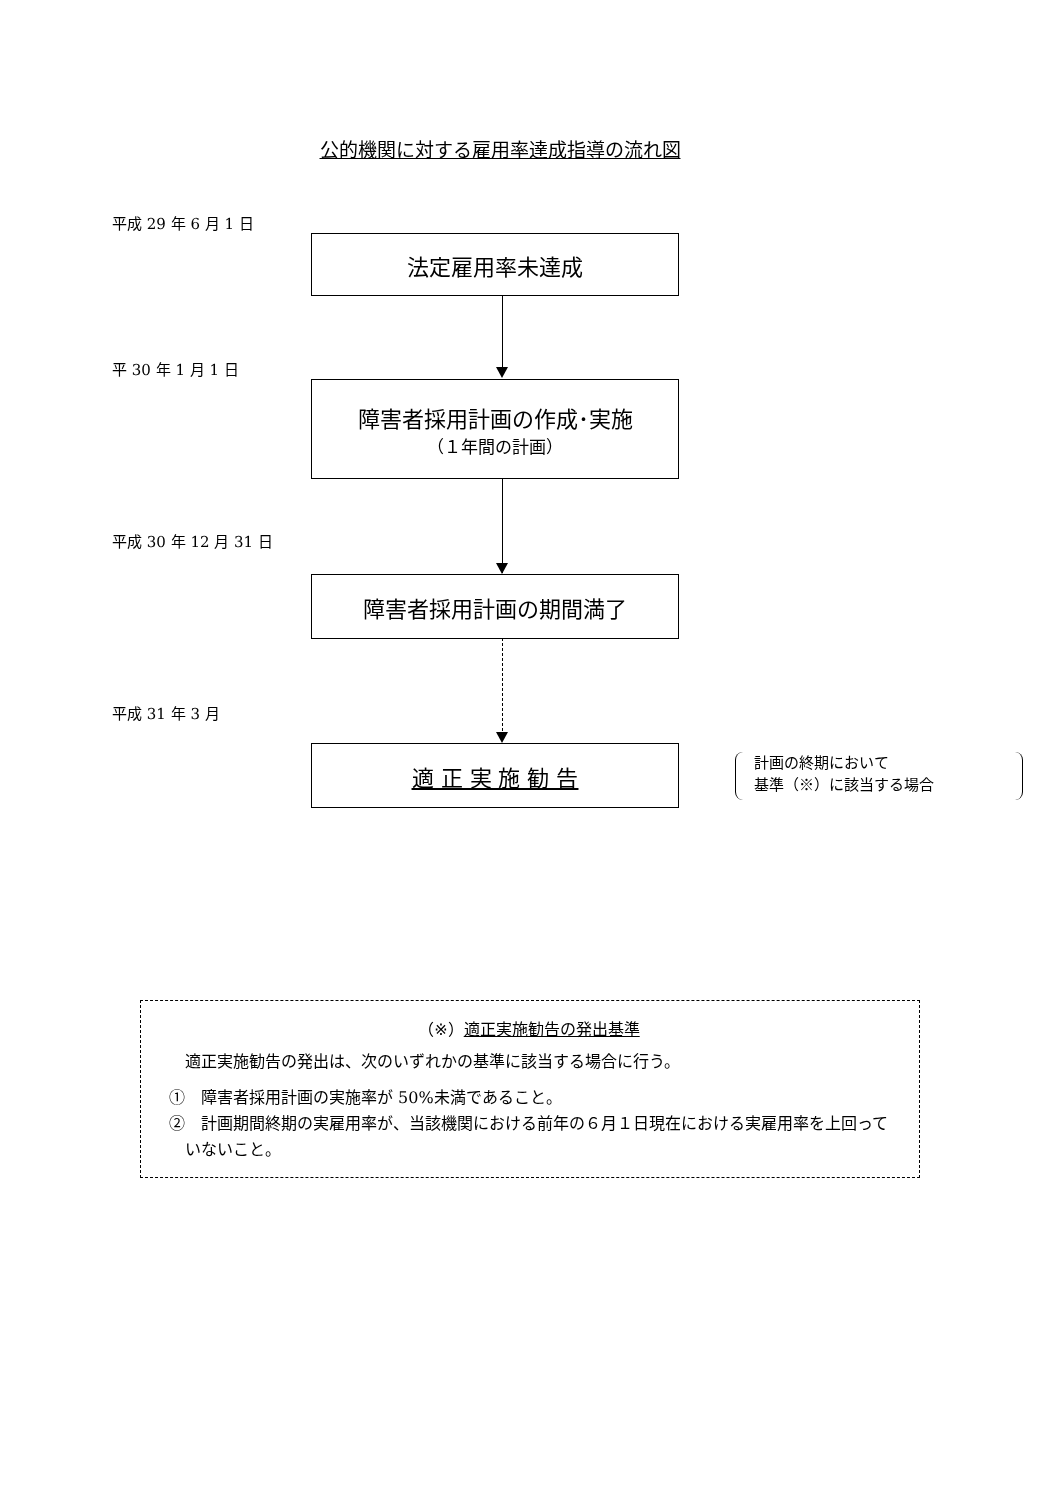公的機関に対する雇用率達成指導の流れ図
平成 29 年 6 月 1 日
法定雇用率未達成
平 30 年 1 月 1 日
障害者採用計画の作成･実施
（１年間の計画）
平成 30 年 12 月 31 日
障害者採用計画の期間満了
平成 31 年 3 月
適 正 実 施 勧 告
計画の終期において
基準（※）に該当する場合
（※）適正実施勧告の発出基準
適正実施勧告の発出は、次のいずれかの基準に該当する場合に行う。
①　障害者採用計画の実施率が 50%未満であること。
②　計画期間終期の実雇用率が、当該機関における前年の６月１日現在における実雇用率を上回っていないこと。